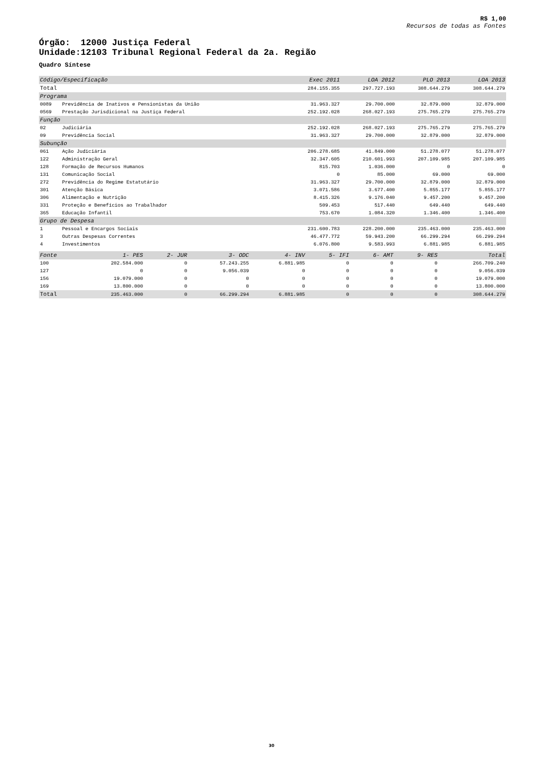R$ 1,00
Recursos de todas as Fontes
Órgão: 12000 Justiça Federal
Unidade:12103 Tribunal Regional Federal da 2a. Região
Quadro Síntese
| Código/Especificação | | Exec 2011 | LOA 2012 | PLO 2013 | LOA 2013 |
| --- | --- | --- | --- | --- | --- |
| Total | | 284.155.355 | 297.727.193 | 308.644.279 | 308.644.279 |
| Programa | | | | | |
| 0089 | Previdência de Inativos e Pensionistas da União | 31.963.327 | 29.700.000 | 32.879.000 | 32.879.000 |
| 0569 | Prestação Jurisdicional na Justiça Federal | 252.192.028 | 268.027.193 | 275.765.279 | 275.765.279 |
| Função | | | | | |
| 02 | Judiciária | 252.192.028 | 268.027.193 | 275.765.279 | 275.765.279 |
| 09 | Previdência Social | 31.963.327 | 29.700.000 | 32.879.000 | 32.879.000 |
| Subunção | | | | | |
| 061 | Ação Judiciária | 206.278.685 | 41.849.000 | 51.278.077 | 51.278.077 |
| 122 | Administração Geral | 32.347.605 | 210.601.993 | 207.109.985 | 207.109.985 |
| 128 | Formação de Recursos Humanos | 815.703 | 1.036.000 | 0 | 0 |
| 131 | Comunicação Social | 0 | 85.000 | 69.000 | 69.000 |
| 272 | Previdência do Regime Estatutário | 31.963.327 | 29.700.000 | 32.879.000 | 32.879.000 |
| 301 | Atenção Básica | 3.071.586 | 3.677.400 | 5.855.177 | 5.855.177 |
| 306 | Alimentação e Nutrição | 8.415.326 | 9.176.040 | 9.457.200 | 9.457.200 |
| 331 | Proteção e Benefícios ao Trabalhador | 509.453 | 517.440 | 649.440 | 649.440 |
| 365 | Educação Infantil | 753.670 | 1.084.320 | 1.346.400 | 1.346.400 |
| Grupo de Despesa | | | | | |
| 1 | Pessoal e Encargos Sociais | 231.600.783 | 228.200.000 | 235.463.000 | 235.463.000 |
| 3 | Outras Despesas Correntes | 46.477.772 | 59.943.200 | 66.299.294 | 66.299.294 |
| 4 | Investimentos | 6.076.800 | 9.583.993 | 6.881.985 | 6.881.985 |
| Fonte | 1- PES | 2- JUR | 3- ODC | 4- INV | 5- IFI | 6- AMT | 9- RES | Total |
| --- | --- | --- | --- | --- | --- | --- | --- | --- |
| 100 | 202.584.000 | 0 | 57.243.255 | 6.881.985 | 0 | 0 | 0 | 266.709.240 |
| 127 | 0 | 0 | 9.056.039 | 0 | 0 | 0 | 0 | 9.056.039 |
| 156 | 19.079.000 | 0 | 0 | 0 | 0 | 0 | 0 | 19.079.000 |
| 169 | 13.800.000 | 0 | 0 | 0 | 0 | 0 | 0 | 13.800.000 |
| Total | 235.463.000 | 0 | 66.299.294 | 6.881.985 | 0 | 0 | 0 | 308.644.279 |
30